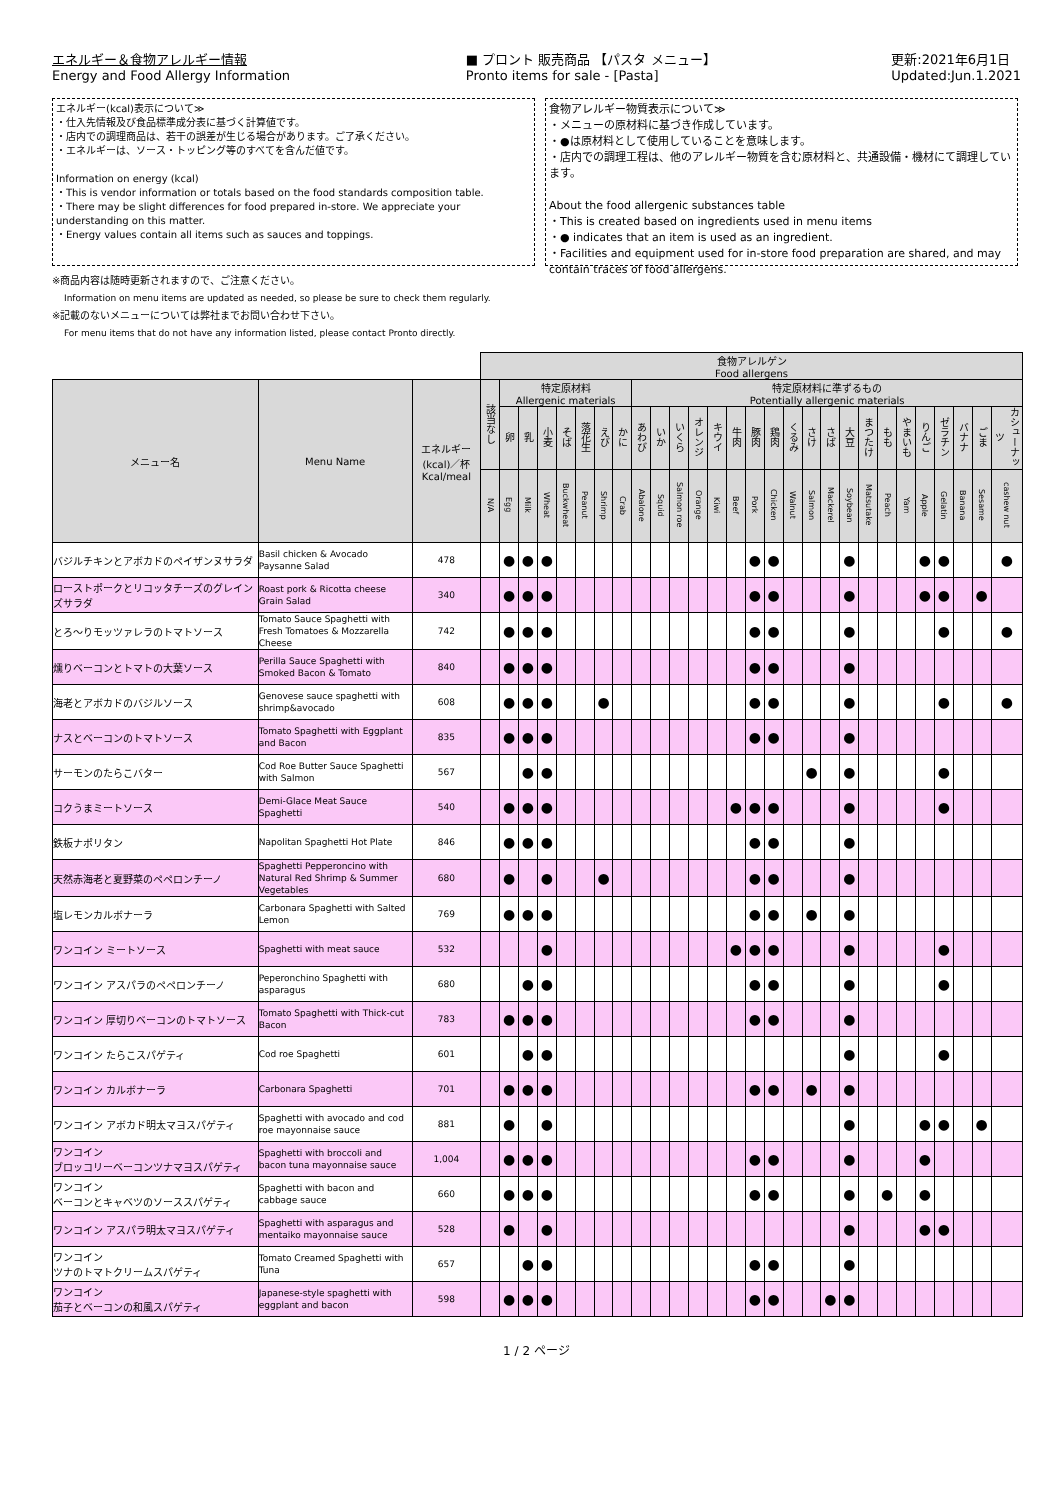エネルギー＆食物アレルギー情報
Energy and Food Allergy Information
■ プロント 販売商品 【パスタ メニュー】
Pronto items for sale - [Pasta]
更新:2021年6月1日
Updated:Jun.1.2021
エネルギー(kcal)表示について≫
・仕入先情報及び食品標準成分表に基づく計算値です。
・店内での調理商品は、若干の誤差が生じる場合があります。ご了承ください。
・エネルギーは、ソース・トッピング等のすべてを含んだ値です。
Information on energy (kcal)
・This is vendor information or totals based on the food standards composition table.
・There may be slight differences for food prepared in-store. We appreciate your understanding on this matter.
・Energy values contain all items such as sauces and toppings.
食物アレルギー物質表示について≫
・メニューの原材料に基づき作成しています。
・●は原材料として使用していることを意味します。
・店内での調理工程は、他のアレルギー物質を含む原材料と、共通設備・機材にて調理しています。
About the food allergenic substances table
・This is created based on ingredients used in menu items
・● indicates that an item is used as an ingredient.
・Facilities and equipment used for in-store food preparation are shared, and may contain traces of food allergens.
※商品内容は随時更新されますので、ご注意ください。
Information on menu items are updated as needed, so please be sure to check them regularly.
※記載のないメニューについては弊社までお問い合わせ下さい。
For menu items that do not have any information listed, please contact Pronto directly.
| | | | 食物アレルゲン Food allergens | | | | | | | | | | | | | | | | | | | | | | | | | | | |
| --- | --- | --- | --- | --- | --- | --- | --- | --- | --- | --- | --- | --- | --- | --- | --- | --- | --- | --- | --- | --- | --- | --- | --- | --- | --- | --- | --- | --- | --- | --- |
| メニュー名 | Menu Name | エネルギー (kcal)／杯 Kcal/meal | 該当なし | 特定原材料 Allergenic materials | | | | | | | 特定原材料に準ずるもの Potentially allergenic materials | | | | | | | | | | | | | | | | | | | |
| | | | | 卵 | 乳 | 小麦 | そば | 落花生 | えび | かに | あわび | いか | いくら | オレンジ | キウイ | 牛肉 | 豚肉 | 鶏肉 | くるみ | さけ | さば | 大豆 | まつたけ | もも | やまいも | りんご | ゼラチン | バナナ | ごま | カシューナッツ |
| | | | N/A | Egg | Milk | Wheat | Buckwheat | Peanut | Shrimp | Crab | Abalone | Squid | Salmon roe | Orange | Kiwi | Beef | Pork | Chicken | Walnut | Salmon | Mackerel | Soybean | Matsutake | Peach | Yam | Apple | Gelatin | Banana | Sesame | cashew nut |
| バジルチキンとアボカドのペイザンヌサラダ | Basil chicken & Avocado Paysanne Salad | 478 | | ● | ● | ● | | | | | | | | | | | ● | ● | | | | ● | | | | ● | ● | | | ● |
| ローストポークとリコッタチーズのグレインズサラダ | Roast pork & Ricotta cheese Grain Salad | 340 | | ● | ● | ● | | | | | | | | | | | ● | ● | | | | ● | | | | ● | ● | | ● | |
| とろ～りモッツァレラのトマトソース | Tomato Sauce Spaghetti with Fresh Tomatoes & Mozzarella Cheese | 742 | | ● | ● | ● | | | | | | | | | | | ● | ● | | | | ● | | | | | ● | | | ● |
| 燻りベーコンとトマトの大葉ソース | Perilla Sauce Spaghetti with Smoked Bacon & Tomato | 840 | | ● | ● | ● | | | | | | | | | | | ● | ● | | | | ● | | | | | | | | |
| 海老とアボカドのバジルソース | Genovese sauce spaghetti with shrimp&avocado | 608 | | ● | ● | ● | | | ● | | | | | | | | ● | ● | | | | ● | | | | | ● | | | ● |
| ナスとベーコンのトマトソース | Tomato Spaghetti with Eggplant and Bacon | 835 | | ● | ● | ● | | | | | | | | | | | ● | ● | | | | ● | | | | | | | | |
| サーモンのたらこバター | Cod Roe Butter Sauce Spaghetti with Salmon | 567 | | | ● | ● | | | | | | | | | | | | | | ● | | ● | | | | | ● | | | |
| コクうまミートソース | Demi-Glace Meat Sauce Spaghetti | 540 | | ● | ● | ● | | | | | | | | | | ● | ● | ● | | | | ● | | | | | ● | | | |
| 鉄板ナポリタン | Napolitan Spaghetti Hot Plate | 846 | | ● | ● | ● | | | | | | | | | | | ● | ● | | | | ● | | | | | | | | |
| 天然赤海老と夏野菜のペペロンチーノ | Spaghetti Pepperoncino with Natural Red Shrimp & Summer Vegetables | 680 | | ● | | ● | | | ● | | | | | | | | ● | ● | | | | ● | | | | | | | | |
| 塩レモンカルボナーラ | Carbonara Spaghetti with Salted Lemon | 769 | | ● | ● | ● | | | | | | | | | | | ● | ● | | ● | | ● | | | | | | | | |
| ワンコイン ミートソース | Spaghetti with meat sauce | 532 | | | | ● | | | | | | | | | | ● | ● | ● | | | | ● | | | | | ● | | | |
| ワンコイン アスパラのペペロンチーノ | Peperonchino Spaghetti with asparagus | 680 | | | ● | ● | | | | | | | | | | | ● | ● | | | | ● | | | | | ● | | | |
| ワンコイン 厚切りベーコンのトマトソース | Tomato Spaghetti with Thick-cut Bacon | 783 | | ● | ● | ● | | | | | | | | | | | ● | ● | | | | ● | | | | | | | | |
| ワンコイン たらこスパゲティ | Cod roe Spaghetti | 601 | | | ● | ● | | | | | | | | | | | | | | | | ● | | | | | ● | | | |
| ワンコイン カルボナーラ | Carbonara Spaghetti | 701 | | ● | ● | ● | | | | | | | | | | | ● | ● | | ● | | ● | | | | | | | | |
| ワンコイン アボカド明太マヨスパゲティ | Spaghetti with avocado and cod roe mayonnaise sauce | 881 | | ● | | ● | | | | | | | | | | | | | | | | ● | | | | ● | ● | | ● | |
| ワンコイン ブロッコリーベーコンツナマヨスパゲティ | Spaghetti with broccoli and bacon tuna mayonnaise sauce | 1,004 | | ● | ● | ● | | | | | | | | | | | ● | ● | | | | ● | | | | ● | | | | |
| ワンコイン ベーコンとキャベツのソーススパゲティ | Spaghetti with bacon and cabbage sauce | 660 | | ● | ● | ● | | | | | | | | | | | ● | ● | | | | ● | | ● | | ● | | | | |
| ワンコイン アスパラ明太マヨスパゲティ | Spaghetti with asparagus and mentaiko mayonnaise sauce | 528 | | ● | | ● | | | | | | | | | | | | | | | | ● | | | | ● | ● | | | |
| ワンコイン ツナのトマトクリームスパゲティ | Tomato Creamed Spaghetti with Tuna | 657 | | | ● | ● | | | | | | | | | | | ● | ● | | | | ● | | | | | | | | |
| ワンコイン 茄子とベーコンの和風スパゲティ | Japanese-style spaghetti with eggplant and bacon | 598 | | ● | ● | ● | | | | | | | | | | | ● | ● | | | ● | ● | | | | | | | | |
1 / 2 ページ